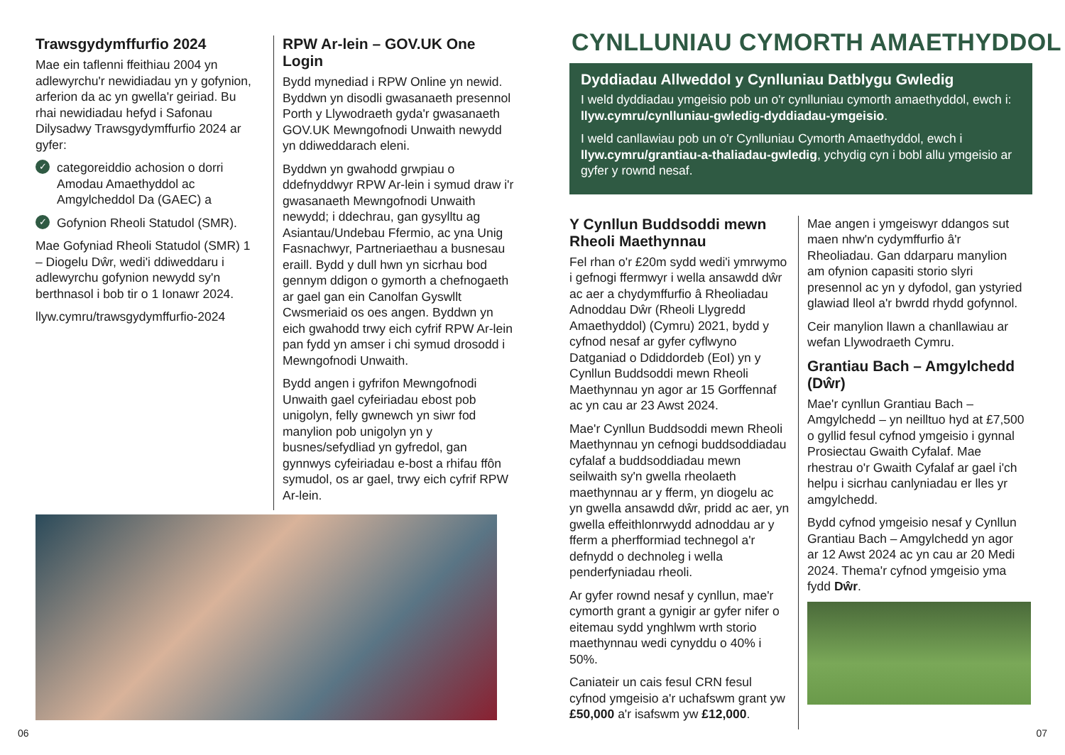Trawsgydymffurfio 2024
Mae ein taflenni ffeithiau 2004 yn adlewyrchu'r newidiadau yn y gofynion, arferion da ac yn gwella'r geiriad. Bu rhai newidiadau hefyd i Safonau Dilysadwy Trawsgydymffurfio 2024 ar gyfer:
✓ categoreiddio achosion o dorri Amodau Amaethyddol ac Amgylcheddol Da (GAEC) a
✓ Gofynion Rheoli Statudol (SMR).
Mae Gofyniad Rheoli Statudol (SMR) 1 – Diogelu Dŵr, wedi'i ddiweddaru i adlewyrchu gofynion newydd sy'n berthnasol i bob tir o 1 Ionawr 2024.
llyw.cymru/trawsgydymffurfio-2024
RPW Ar-lein – GOV.UK One Login
Bydd mynediad i RPW Online yn newid. Byddwn yn disodli gwasanaeth presennol Porth y Llywodraeth gyda'r gwasanaeth GOV.UK Mewngofnodi Unwaith newydd yn ddiweddarach eleni.
Byddwn yn gwahodd grwpiau o ddefnyddwyr RPW Ar-lein i symud draw i'r gwasanaeth Mewngofnodi Unwaith newydd; i ddechrau, gan gysylltu ag Asiantau/Undebau Ffermio, ac yna Unig Fasnachwyr, Partneriaethau a busnesau eraill. Bydd y dull hwn yn sicrhau bod gennym ddigon o gymorth a chefnogaeth ar gael gan ein Canolfan Gyswllt Cwsmeriaid os oes angen. Byddwn yn eich gwahodd trwy eich cyfrif RPW Ar-lein pan fydd yn amser i chi symud drosodd i Mewngofnodi Unwaith.
Bydd angen i gyfrifon Mewngofnodi Unwaith gael cyfeiriadau ebost pob unigolyn, felly gwnewch yn siwr fod manylion pob unigolyn yn y busnes/sefydliad yn gyfredol, gan gynnwys cyfeiriadau e-bost a rhifau ffôn symudol, os ar gael, trwy eich cyfrif RPW Ar-lein.
06
CYNLLUNIAU CYMORTH AMAETHYDDOL
Dyddiadau Allweddol y Cynlluniau Datblygu Gwledig
I weld dyddiadau ymgeisio pob un o'r cynlluniau cymorth amaethyddol, ewch i: llyw.cymru/cynlluniau-gwledig-dyddiadau-ymgeisio.
I weld canllawiau pob un o'r Cynlluniau Cymorth Amaethyddol, ewch i llyw.cymru/grantiau-a-thaliadau-gwledig, ychydig cyn i bobl allu ymgeisio ar gyfer y rownd nesaf.
Y Cynllun Buddsoddi mewn Rheoli Maethynnau
Fel rhan o'r £20m sydd wedi'i ymrwymo i gefnogi ffermwyr i wella ansawdd dŵr ac aer a chydymffurfio â Rheoliadau Adnoddau Dŵr (Rheoli Llygredd Amaethyddol) (Cymru) 2021, bydd y cyfnod nesaf ar gyfer cyflwyno Datganiad o Ddiddordeb (EoI) yn y Cynllun Buddsoddi mewn Rheoli Maethynnau yn agor ar 15 Gorffennaf ac yn cau ar 23 Awst 2024.
Mae'r Cynllun Buddsoddi mewn Rheoli Maethynnau yn cefnogi buddsoddiadau cyfalaf a buddsoddiadau mewn seilwaith sy'n gwella rheolaeth maethynnau ar y fferm, yn diogelu ac yn gwella ansawdd dŵr, pridd ac aer, yn gwella effeithlonrwydd adnoddau ar y fferm a pherfformiad technegol a'r defnydd o dechnoleg i wella penderfyniadau rheoli.
Ar gyfer rownd nesaf y cynllun, mae'r cymorth grant a gynigir ar gyfer nifer o eitemau sydd ynghlwm wrth storio maethynnau wedi cynyddu o 40% i 50%.
Caniateir un cais fesul CRN fesul cyfnod ymgeisio a'r uchafswm grant yw £50,000 a'r isafswm yw £12,000.
Mae angen i ymgeiswyr ddangos sut maen nhw'n cydymffurfio â'r Rheoliadau. Gan ddarparu manylion am ofynion capasiti storio slyri presennol ac yn y dyfodol, gan ystyried glawiad lleol a'r bwrdd rhydd gofynnol.
Ceir manylion llawn a chanllawiau ar wefan Llywodraeth Cymru.
Grantiau Bach – Amgylchedd (Dŵr)
Mae'r cynllun Grantiau Bach – Amgylchedd – yn neilltuo hyd at £7,500 o gyllid fesul cyfnod ymgeisio i gynnal Prosiectau Gwaith Cyfalaf. Mae rhestrau o'r Gwaith Cyfalaf ar gael i'ch helpu i sicrhau canlyniadau er lles yr amgylchedd.
Bydd cyfnod ymgeisio nesaf y Cynllun Grantiau Bach – Amgylchedd yn agor ar 12 Awst 2024 ac yn cau ar 20 Medi 2024. Thema'r cyfnod ymgeisio yma fydd Dŵr.
07